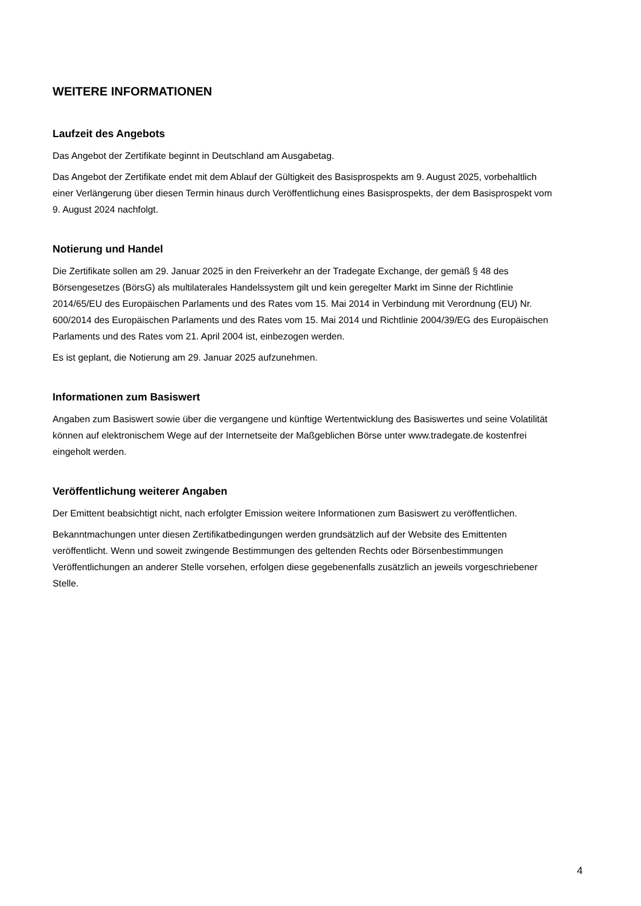WEITERE INFORMATIONEN
Laufzeit des Angebots
Das Angebot der Zertifikate beginnt in Deutschland am Ausgabetag.
Das Angebot der Zertifikate endet mit dem Ablauf der Gültigkeit des Basisprospekts am 9. August 2025, vorbehaltlich einer Verlängerung über diesen Termin hinaus durch Veröffentlichung eines Basisprospekts, der dem Basisprospekt vom 9. August 2024 nachfolgt.
Notierung und Handel
Die Zertifikate sollen am 29. Januar 2025 in den Freiverkehr an der Tradegate Exchange, der gemäß § 48 des Börsengesetzes (BörsG) als multilaterales Handelssystem gilt und kein geregelter Markt im Sinne der Richtlinie 2014/65/EU des Europäischen Parlaments und des Rates vom 15. Mai 2014 in Verbindung mit Verordnung (EU) Nr. 600/2014 des Europäischen Parlaments und des Rates vom 15. Mai 2014 und Richtlinie 2004/39/EG des Europäischen Parlaments und des Rates vom 21. April 2004 ist, einbezogen werden.
Es ist geplant, die Notierung am 29. Januar 2025 aufzunehmen.
Informationen zum Basiswert
Angaben zum Basiswert sowie über die vergangene und künftige Wertentwicklung des Basiswertes und seine Volatilität können auf elektronischem Wege auf der Internetseite der Maßgeblichen Börse unter www.tradegate.de kostenfrei eingeholt werden.
Veröffentlichung weiterer Angaben
Der Emittent beabsichtigt nicht, nach erfolgter Emission weitere Informationen zum Basiswert zu veröffentlichen.
Bekanntmachungen unter diesen Zertifikatbedingungen werden grundsätzlich auf der Website des Emittenten veröffentlicht. Wenn und soweit zwingende Bestimmungen des geltenden Rechts oder Börsenbestimmungen Veröffentlichungen an anderer Stelle vorsehen, erfolgen diese gegebenenfalls zusätzlich an jeweils vorgeschriebener Stelle.
4